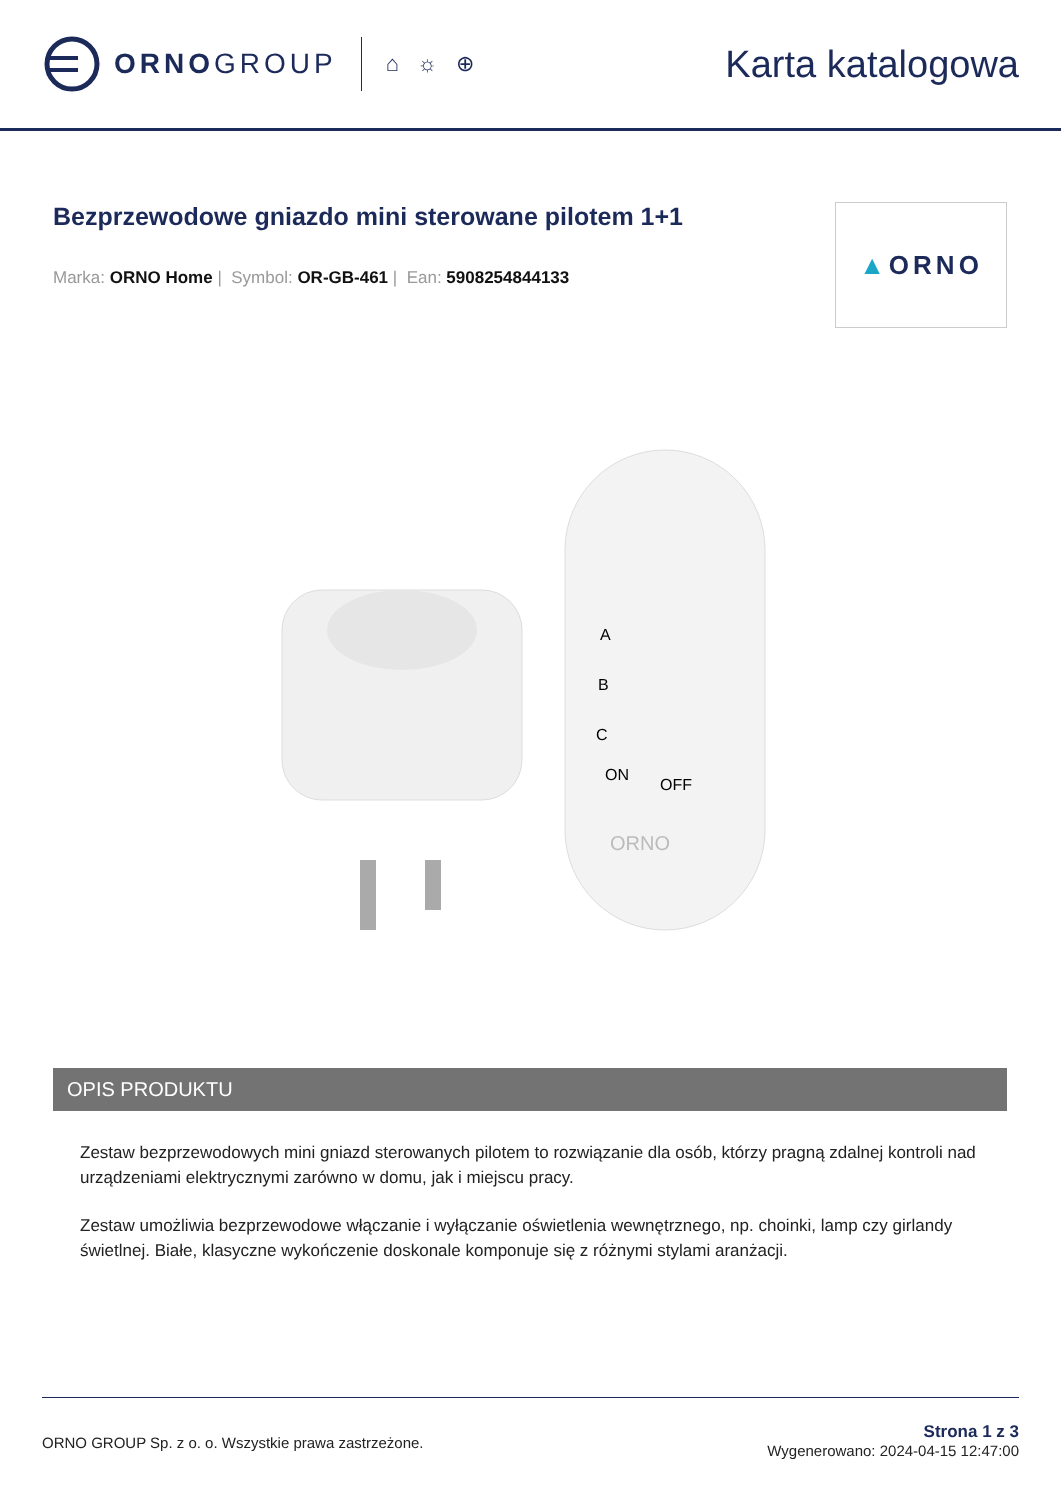ORNOGROUP
⌂ ☼ ⊕
Karta katalogowa
Bezprzewodowe gniazdo mini sterowane pilotem 1+1
Marka: ORNO Home | Symbol: OR-GB-461 | Ean: 5908254844133
▲ ORNO
A
B
C
ON
OFF
ORNO
OPIS PRODUKTU
Zestaw bezprzewodowych mini gniazd sterowanych pilotem to rozwiązanie dla osób, którzy pragną zdalnej kontroli nad urządzeniami elektrycznymi zarówno w domu, jak i miejscu pracy.
Zestaw umożliwia bezprzewodowe włączanie i wyłączanie oświetlenia wewnętrznego, np. choinki, lamp czy girlandy świetlnej. Białe, klasyczne wykończenie doskonale komponuje się z różnymi stylami aranżacji.
ORNO GROUP Sp. z o. o. Wszystkie prawa zastrzeżone.
Strona 1 z 3
Wygenerowano: 2024-04-15 12:47:00